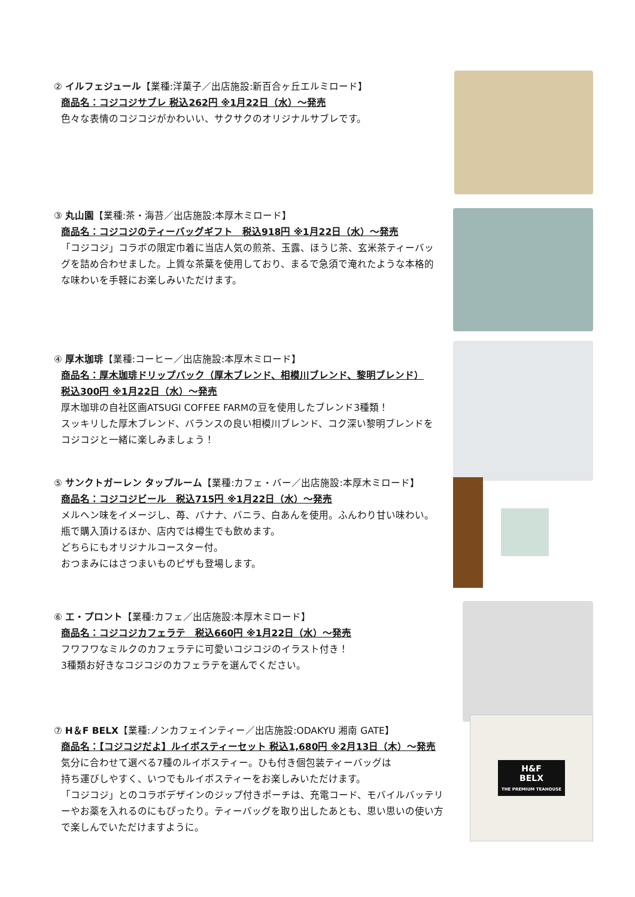② イルフェジュール【業種:洋菓子／出店施設:新百合ヶ丘エルミロード】
商品名：コジコジサブレ 税込262円 ※1月22日（水）～発売
色々な表情のコジコジがかわいい、サクサクのオリジナルサブレです。
③ 丸山園【業種:茶・海苔／出店施設:本厚木ミロード】
商品名：コジコジのティーバッグギフト　税込918円 ※1月22日（水）～発売
「コジコジ」コラボの限定巾着に当店人気の煎茶、玉露、ほうじ茶、玄米茶ティーバッグを詰め合わせました。上質な茶葉を使用しており、まるで急須で淹れたような本格的な味わいを手軽にお楽しみいただけます。
④ 厚木珈琲【業種:コーヒー／出店施設:本厚木ミロード】
商品名：厚木珈琲ドリップバック（厚木ブレンド、相模川ブレンド、黎明ブレンド）
税込300円 ※1月22日（水）～発売
厚木珈琲の自社区画ATSUGI COFFEE FARMの豆を使用したブレンド3種類！
スッキリした厚木ブレンド、バランスの良い相模川ブレンド、コク深い黎明ブレンドを
コジコジと一緒に楽しみましょう！
⑤ サンクトガーレン タップルーム【業種:カフェ・バー／出店施設:本厚木ミロード】
商品名：コジコジビール　税込715円 ※1月22日（水）～発売
メルヘン味をイメージし、苺、バナナ、バニラ、白あんを使用。ふんわり甘い味わい。
瓶で購入頂けるほか、店内では樽生でも飲めます。
どちらにもオリジナルコースター付。
おつまみにはさつまいものピザも登場します。
⑥ エ・プロント【業種:カフェ／出店施設:本厚木ミロード】
商品名：コジコジカフェラテ　税込660円 ※1月22日（水）～発売
フワフワなミルクのカフェラテに可愛いコジコジのイラスト付き！
3種類お好きなコジコジのカフェラテを選んでください。
⑦ H＆F BELX【業種:ノンカフェインティー／出店施設:ODAKYU 湘南 GATE】
商品名：【コジコジだよ】ルイボスティーセット 税込1,680円 ※2月13日（木）～発売
気分に合わせて選べる7種のルイボスティー。ひも付き個包装ティーバッグは
持ち運びしやすく、いつでもルイボスティーをお楽しみいただけます。
「コジコジ」とのコラボデザインのジップ付きポーチは、充電コード、モバイルバッテリーやお薬を入れるのにもぴったり。ティーバッグを取り出したあとも、思い思いの使い方で楽しんでいただけますように。
H&F
BELX
THE PREMIUM TEAHOUSE